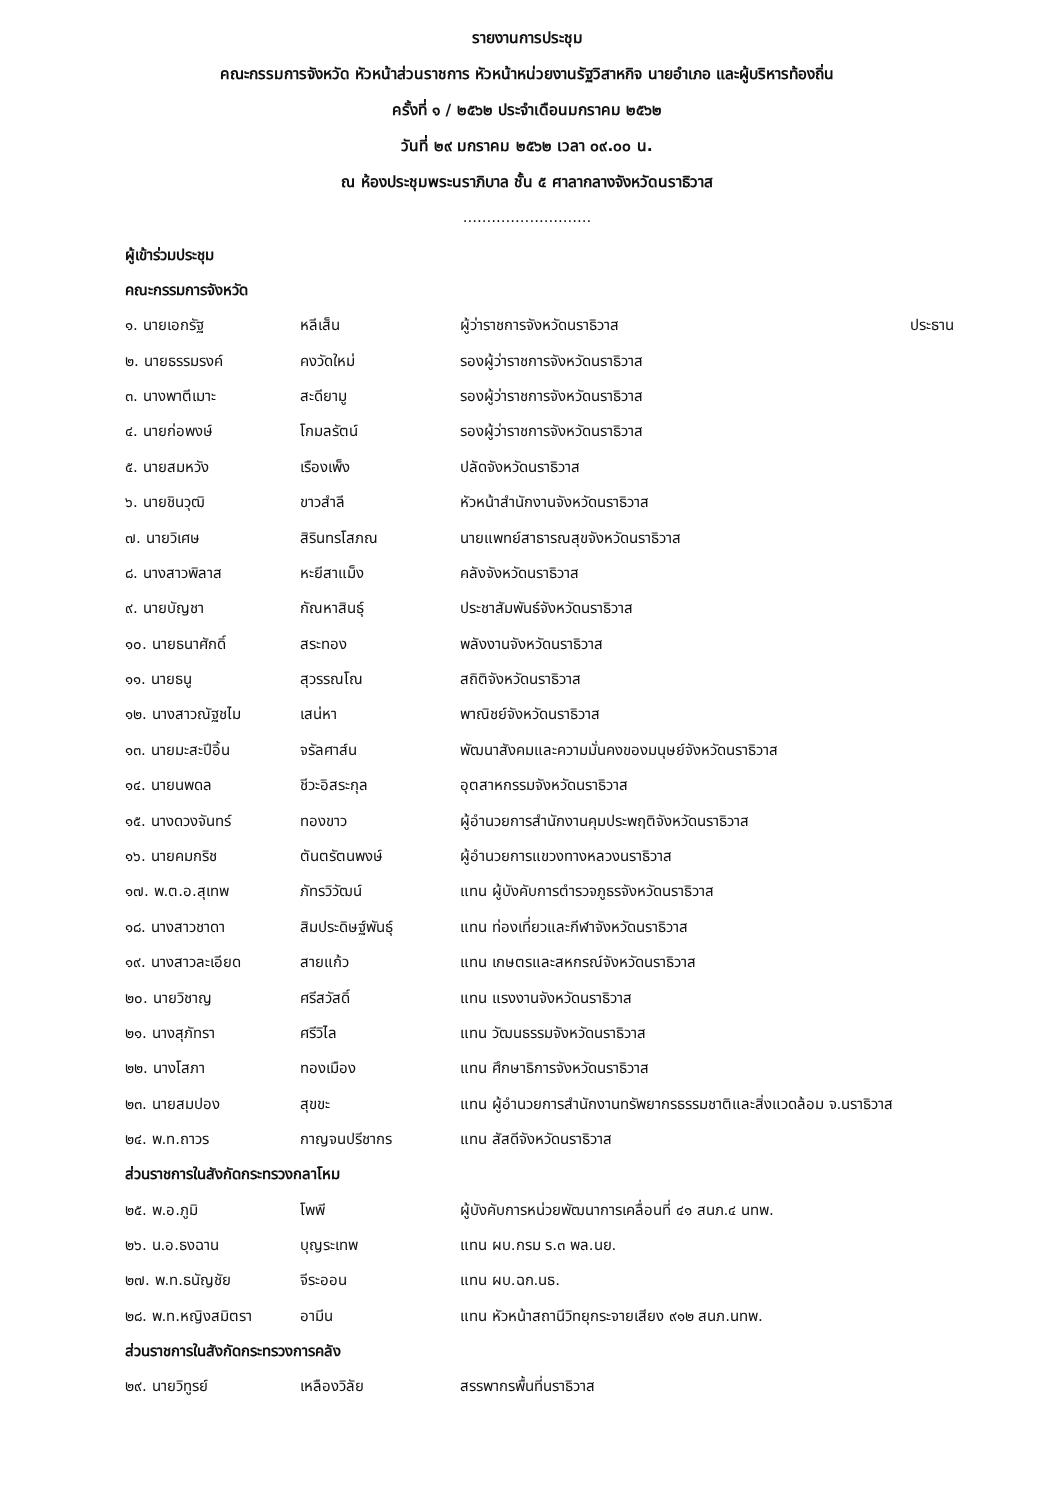รายงานการประชุม
คณะกรรมการจังหวัด หัวหน้าส่วนราชการ หัวหน้าหน่วยงานรัฐวิสาหกิจ นายอำเภอ และผู้บริหารท้องถิ่น
ครั้งที่ ๑ / ๒๕๖๒ ประจำเดือนมกราคม ๒๕๖๒
วันที่ ๒๙ มกราคม ๒๕๖๒ เวลา ๐๙.๐๐ น.
ณ ห้องประชุมพระนราภิบาล ชั้น ๕ ศาลากลางจังหวัดนราธิวาส
...........................
ผู้เข้าร่วมประชุม
คณะกรรมการจังหวัด
| ๑. นายเอกรัฐ | หลีเส็น | ผู้ว่าราชการจังหวัดนราธิวาส | ประธาน |
| ๒. นายธรรมรงค์ | คงวัดใหม่ | รองผู้ว่าราชการจังหวัดนราธิวาส | |
| ๓. นางพาตีเมาะ | สะดียามู | รองผู้ว่าราชการจังหวัดนราธิวาส | |
| ๔. นายก่อพงษ์ | โกมลรัตน์ | รองผู้ว่าราชการจังหวัดนราธิวาส | |
| ๕. นายสมหวัง | เรืองเพ็ง | ปลัดจังหวัดนราธิวาส | |
| ๖. นายชินวุฒิ | ขาวสำลี | หัวหน้าสำนักงานจังหวัดนราธิวาส | |
| ๗. นายวิเศษ | สิรินทรโสภณ | นายแพทย์สาธารณสุขจังหวัดนราธิวาส | |
| ๘. นางสาวพิลาส | หะยีสาแม็ง | คลังจังหวัดนราธิวาส | |
| ๙. นายบัญชา | กัณหาสินธุ์ | ประชาสัมพันธ์จังหวัดนราธิวาส | |
| ๑๐. นายธนาศักดิ์ | สระทอง | พลังงานจังหวัดนราธิวาส | |
| ๑๑. นายธนู | สุวรรณโณ | สถิติจังหวัดนราธิวาส | |
| ๑๒. นางสาวณัฐชไม | เสน่หา | พาณิชย์จังหวัดนราธิวาส | |
| ๑๓. นายมะสะปีอิ้น | จรัลศาส์น | พัฒนาสังคมและความมั่นคงของมนุษย์จังหวัดนราธิวาส | |
| ๑๔. นายนพดล | ชีวะอิสระกุล | อุตสาหกรรมจังหวัดนราธิวาส | |
| ๑๕. นางดวงจันทร์ | ทองขาว | ผู้อำนวยการสำนักงานคุมประพฤติจังหวัดนราธิวาส | |
| ๑๖. นายคมกริช | ตันตรัตนพงษ์ | ผู้อำนวยการแขวงทางหลวงนราธิวาส | |
| ๑๗. พ.ต.อ.สุเทพ | ภัทรวิวัฒน์ | แทน ผู้บังคับการตำรวจภูธรจังหวัดนราธิวาส | |
| ๑๘. นางสาวชาดา | สิมประดิษฐ์พันธุ์ | แทน ท่องเที่ยวและกีฬาจังหวัดนราธิวาส | |
| ๑๙. นางสาวละเอียด | สายแก้ว | แทน เกษตรและสหกรณ์จังหวัดนราธิวาส | |
| ๒๐. นายวิชาญ | ศรีสวัสดิ์ | แทน แรงงานจังหวัดนราธิวาส | |
| ๒๑. นางสุภัทรา | ศรีวิไล | แทน วัฒนธรรมจังหวัดนราธิวาส | |
| ๒๒. นางโสภา | ทองเมือง | แทน ศึกษาธิการจังหวัดนราธิวาส | |
| ๒๓. นายสมปอง | สุขขะ | แทน ผู้อำนวยการสำนักงานทรัพยากรธรรมชาติและสิ่งแวดล้อม จ.นราธิวาส | |
| ๒๔. พ.ท.ถาวร | กาญจนปรีชากร | แทน สัสดีจังหวัดนราธิวาส | |
ส่วนราชการในสังกัดกระทรวงกลาโหม
| ๒๕. พ.อ.ภูมิ | โพพี | ผู้บังคับการหน่วยพัฒนาการเคลื่อนที่ ๔๑ สนภ.๔ นทพ. |
| ๒๖. น.อ.ธงฉาน | บุญระเทพ | แทน ผบ.กรม ร.๓ พล.นย. |
| ๒๗. พ.ท.ธนัญชัย | จีระออน | แทน ผบ.ฉก.นธ. |
| ๒๘. พ.ท.หญิงสมิตรา | อามีน | แทน หัวหน้าสถานีวิทยุกระจายเสียง ๙๑๒ สนภ.นทพ. |
ส่วนราชการในสังกัดกระทรวงการคลัง
| ๒๙. นายวิทูรย์ | เหลืองวิลัย | สรรพากรพื้นที่นราธิวาส |